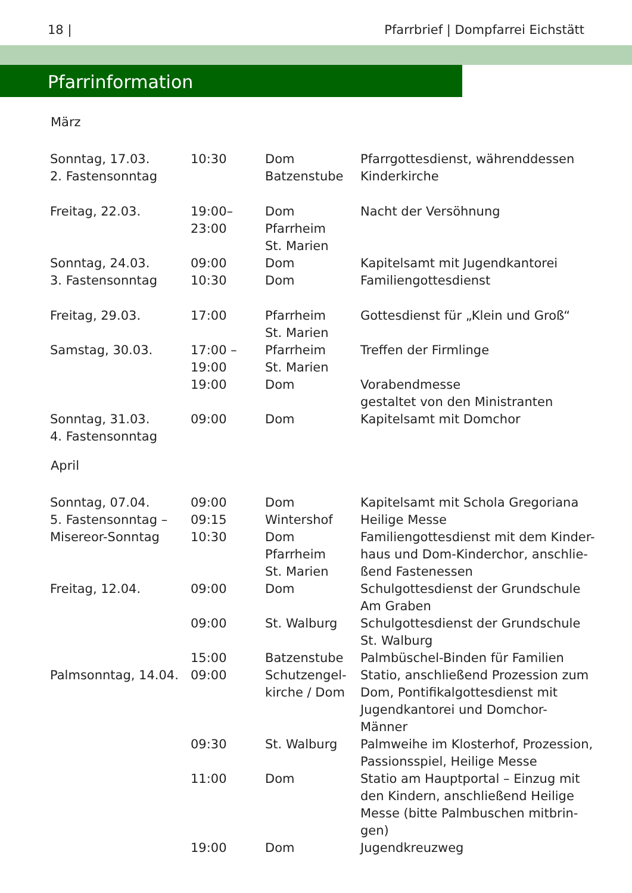18 | Pfarrbrief | Dompfarrei Eichstätt
Pfarrinformation
März
| Sonntag, 17.03. 2. Fastensonntag | 10:30 | Dom Batzenstube | Pfarrgottesdienst, währenddessen Kinderkirche |
| Freitag, 22.03. | 19:00– 23:00 | Dom Pfarrheim St. Marien | Nacht der Versöhnung |
| Sonntag, 24.03. 3. Fastensonntag | 09:00 10:30 | Dom Dom | Kapitelsamt mit Jugendkantorei Familiengottesdienst |
| Freitag, 29.03. | 17:00 | Pfarrheim St. Marien | Gottesdienst für „Klein und Groß“ |
| Samstag, 30.03. | 17:00 – 19:00 | Pfarrheim St. Marien | Treffen der Firmlinge |
| | 19:00 | Dom | Vorabendmesse gestaltet von den Ministranten |
| Sonntag, 31.03. 4. Fastensonntag | 09:00 | Dom | Kapitelsamt mit Domchor |
April
| Sonntag, 07.04. 5. Fastensonntag – Misereor-Sonntag | 09:00 09:15 10:30 | Dom Wintershof Dom Pfarrheim St. Marien | Kapitelsamt mit Schola Gregoriana Heilige Messe Familiengottesdienst mit dem Kinder- haus und Dom-Kinderchor, anschlie- ßend Fastenessen |
| Freitag, 12.04. | 09:00 | Dom | Schulgottesdienst der Grundschule Am Graben |
| | 09:00 | St. Walburg | Schulgottesdienst der Grundschule St. Walburg |
| | 15:00 | Batzenstube | Palmbüschel-Binden für Familien |
| Palmsonntag, 14.04. | 09:00 | Schutzengel- kirche / Dom | Statio, anschließend Prozession zum Dom, Pontifikalgottesdienst mit Jugendkantorei und Domchor- Männer |
| | 09:30 | St. Walburg | Palmweihe im Klosterhof, Prozession, Passionsspiel, Heilige Messe |
| | 11:00 | Dom | Statio am Hauptportal – Einzug mit den Kindern, anschließend Heilige Messe (bitte Palmbuschen mitbrin- gen) |
| | 19:00 | Dom | Jugendkreuzweg |